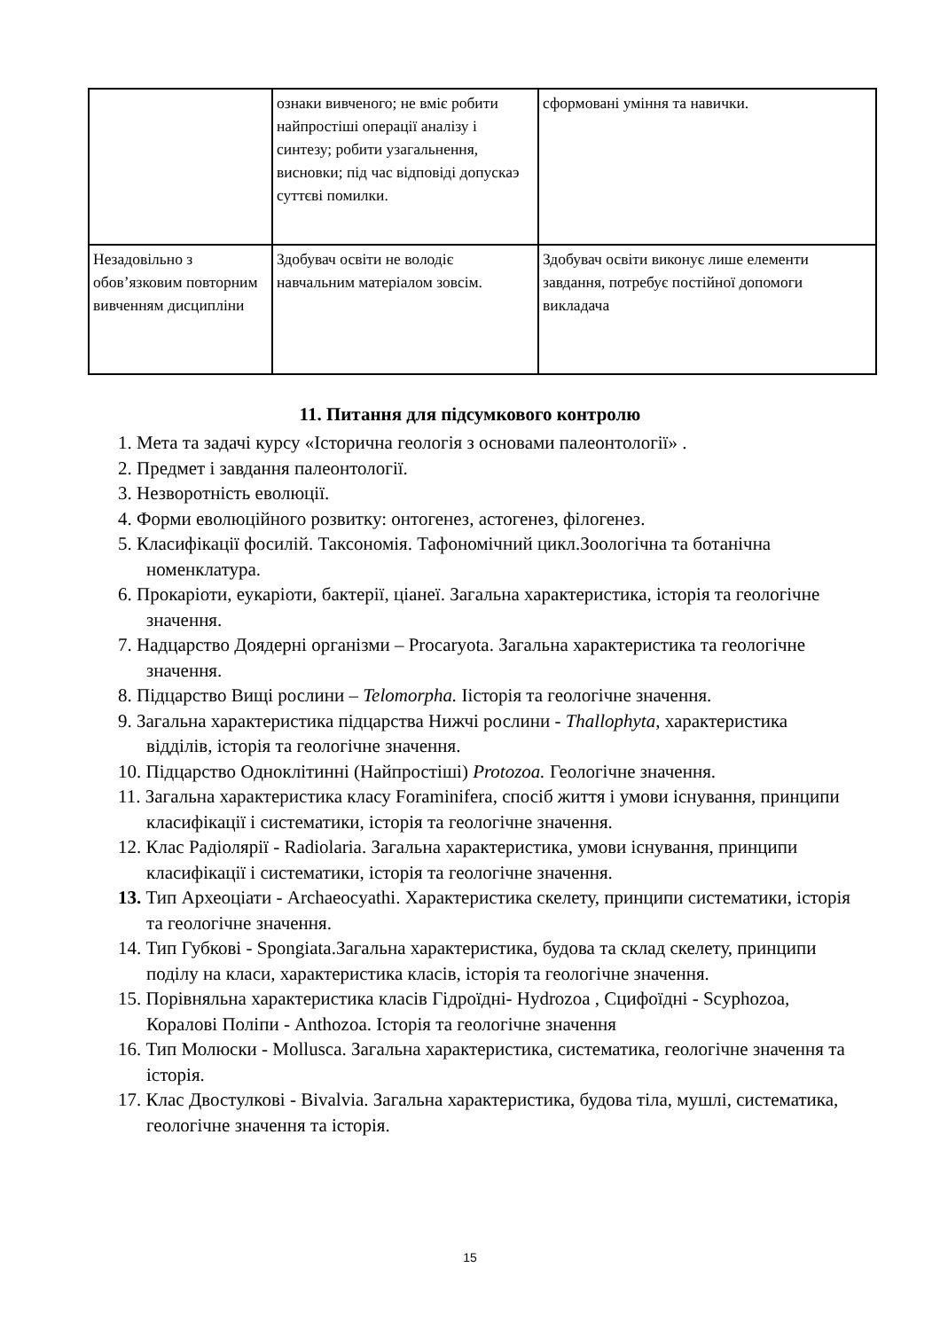| | ознаки вивченого; не вміє робити найпростіші операції аналізу і синтезу; робити узагальнення, висновки; під час відповіді допускаэ суттєві помилки. | сформовані уміння та навички. |
| Незадовільно з обов’язковим повторним вивченням дисципліни | Здобувач освіти не володіє навчальним матеріалом зовсім. | Здобувач освіти виконує лише елементи завдання, потребує постійної допомоги викладача |
11. Питання для підсумкового контролю
1. Мета та задачі курсу «Історична геологія з основами палеонтології» .
2. Предмет і завдання палеонтології.
3. Незворотність еволюції.
4. Форми еволюційного розвитку: онтогенез, астогенез, філогенез.
5. Класифікації фосилій. Таксономія. Тафономічний цикл.Зоологічна та ботанічна номенклатура.
6. Прокаріоти, еукаріоти, бактерії, ціанеї. Загальна характеристика, історія та геологічне значення.
7. Надцарство Доядерні організми – Procaryota. Загальна характеристика та геологічне значення.
8. Підцарство Вищі рослини – Telomorpha. Іісторія та геологічне значення.
9. Загальна характеристика підцарства Нижчі рослини - Thallophyta, характеристика відділів, історія та геологічне значення.
10. Підцарство Одноклітинні (Найпростіші) Protozoa. Геологічне значення.
11. Загальна характеристика класу Foraminifera, спосіб життя і умови існування, принципи класифікації і систематики, історія та геологічне значення.
12. Клас Радіолярії - Radiolaria. Загальна характеристика, умови існування, принципи класифікації і систематики, історія та геологічне значення.
13. Тип Археоціати - Archaeocyathi. Характеристика скелету, принципи систематики, історія та геологічне значення.
14. Тип Губкові - Spongiata.Загальна характеристика, будова та склад скелету, принципи поділу на класи, характеристика класів, історія та геологічне значення.
15. Порівняльна характеристика класів Гідроїдні- Hydrozoa , Сцифоїдні - Scyphozoa, Коралові Поліпи - Anthozoa. Історія та геологічне значення
16. Тип Молюски - Mollusca. Загальна характеристика, систематика, геологічне значення та історія.
17. Клас Двостулкові - Bivalvia. Загальна характеристика, будова тіла, мушлі, систематика, геологічне значення та історія.
15